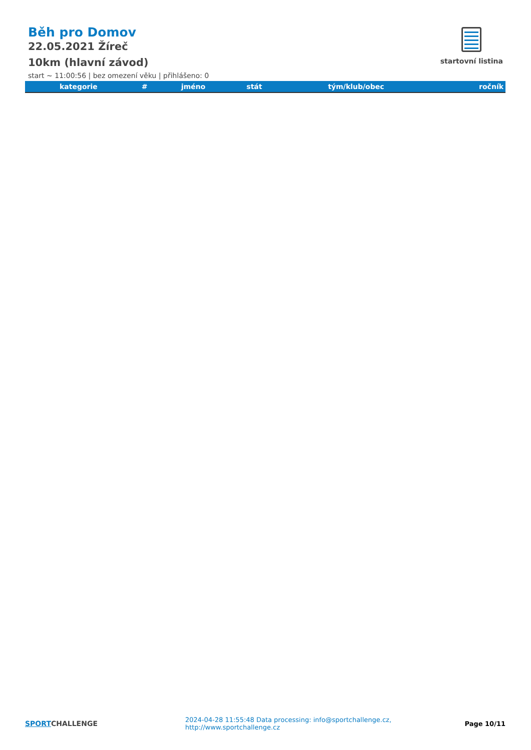Běh pro Domov
22.05.2021 Žíreč
10km (hlavní závod)
start ~ 11:00:56 | bez omezení věku | přihlášeno: 0
startovní listina
| kategorie | # | jméno | stát | tým/klub/obec | ročník |
| --- | --- | --- | --- | --- | --- |
SPORTCHALLENGE
2024-04-28 11:55:48 Data processing: info@sportchallenge.cz, http://www.sportchallenge.cz
Page 10/11